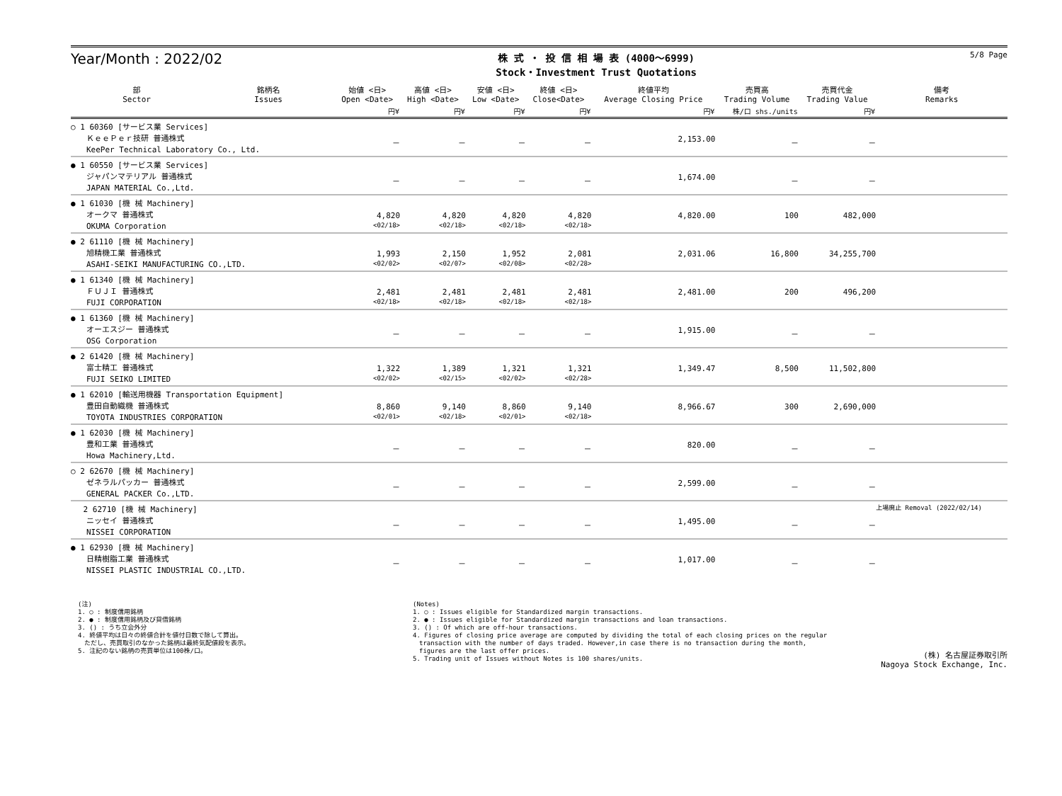Year/Month : 2022/02
株 式 ・ 投 信 相 場 表 (4000～6999)
Stock・Investment Trust Quotations
5/8 Page
| 部 Sector | 銘柄名 Issues | 始値 <日> Open <Date> | 高値 <日> High <Date> | 安値 <日> Low <Date> | 終値 <日> Close<Date> | 終値平均 Average Closing Price | 売買高 Trading Volume | 売買代金 Trading Value | 備考 Remarks |
| --- | --- | --- | --- | --- | --- | --- | --- | --- | --- |
| | | 円¥ | 円¥ | 円¥ | 円¥ | 円¥ | 株/口 shs./units | 円¥ | |
| ○ 1 60360 [サービス業 Services] ＫｅｅＰｅｒ技研 普通株式 KeePer Technical Laboratory Co., Ltd. | | － | － | － | － | 2,153.00 | － | － | |
| ● 1 60550 [サービス業 Services] ジャパンマテリアル 普通株式 JAPAN MATERIAL Co.,Ltd. | | － | － | － | － | 1,674.00 | － | － | |
| ● 1 61030 [機 械 Machinery] オークマ 普通株式 OKUMA Corporation | | 4,820 <02/18> | 4,820 <02/18> | 4,820 <02/18> | 4,820 <02/18> | 4,820.00 | 100 | 482,000 | |
| ● 2 61110 [機 械 Machinery] 旭精機工業 普通株式 ASAHI-SEIKI MANUFACTURING CO.,LTD. | | 1,993 <02/02> | 2,150 <02/07> | 1,952 <02/08> | 2,081 <02/28> | 2,031.06 | 16,800 | 34,255,700 | |
| ● 1 61340 [機 械 Machinery] ＦＵＪＩ 普通株式 FUJI CORPORATION | | 2,481 <02/18> | 2,481 <02/18> | 2,481 <02/18> | 2,481 <02/18> | 2,481.00 | 200 | 496,200 | |
| ● 1 61360 [機 械 Machinery] オーエスジー 普通株式 OSG Corporation | | － | － | － | － | 1,915.00 | － | － | |
| ● 2 61420 [機 械 Machinery] 富士精工 普通株式 FUJI SEIKO LIMITED | | 1,322 <02/02> | 1,389 <02/15> | 1,321 <02/02> | 1,321 <02/28> | 1,349.47 | 8,500 | 11,502,800 | |
| ● 1 62010 [輸送用機器 Transportation Equipment] 豊田自動織機 普通株式 TOYOTA INDUSTRIES CORPORATION | | 8,860 <02/01> | 9,140 <02/18> | 8,860 <02/01> | 9,140 <02/18> | 8,966.67 | 300 | 2,690,000 | |
| ● 1 62030 [機 械 Machinery] 豊和工業 普通株式 Howa Machinery,Ltd. | | － | － | － | － | 820.00 | － | － | |
| ○ 2 62670 [機 械 Machinery] ゼネラルパッカー 普通株式 GENERAL PACKER Co.,LTD. | | － | － | － | － | 2,599.00 | － | － | |
| 2 62710 [機 械 Machinery] ニッセイ 普通株式 NISSEI CORPORATION | | － | － | － | － | 1,495.00 | － | － | 上場廃止 Removal (2022/02/14) |
| ● 1 62930 [機 械 Machinery] 日精樹脂工業 普通株式 NISSEI PLASTIC INDUSTRIAL CO.,LTD. | | － | － | － | － | 1,017.00 | － | － | |
(注)
1. ○ : 制度信用銘柄
2. ● : 制度信用銘柄及び貸借銘柄
3. () : うち立会外分
4. 終値平均は日々の終値合計を値付日数で除して算出。
　ただし、売買取引のなかった銘柄は最終気配値段を表示。
5. 注記のない銘柄の売買単位は100株/口。
(Notes)
1. ○ : Issues eligible for Standardized margin transactions.
2. ● : Issues eligible for Standardized margin transactions and loan transactions.
3. () : Of which are off-hour transactions.
4. Figures of closing price average are computed by dividing the total of each closing prices on the regular
　transaction with the number of days traded. However,in case there is no transaction during the month,
　figures are the last offer prices.
5. Trading unit of Issues without Notes is 100 shares/units.
(株) 名古屋証券取引所
Nagoya Stock Exchange, Inc.